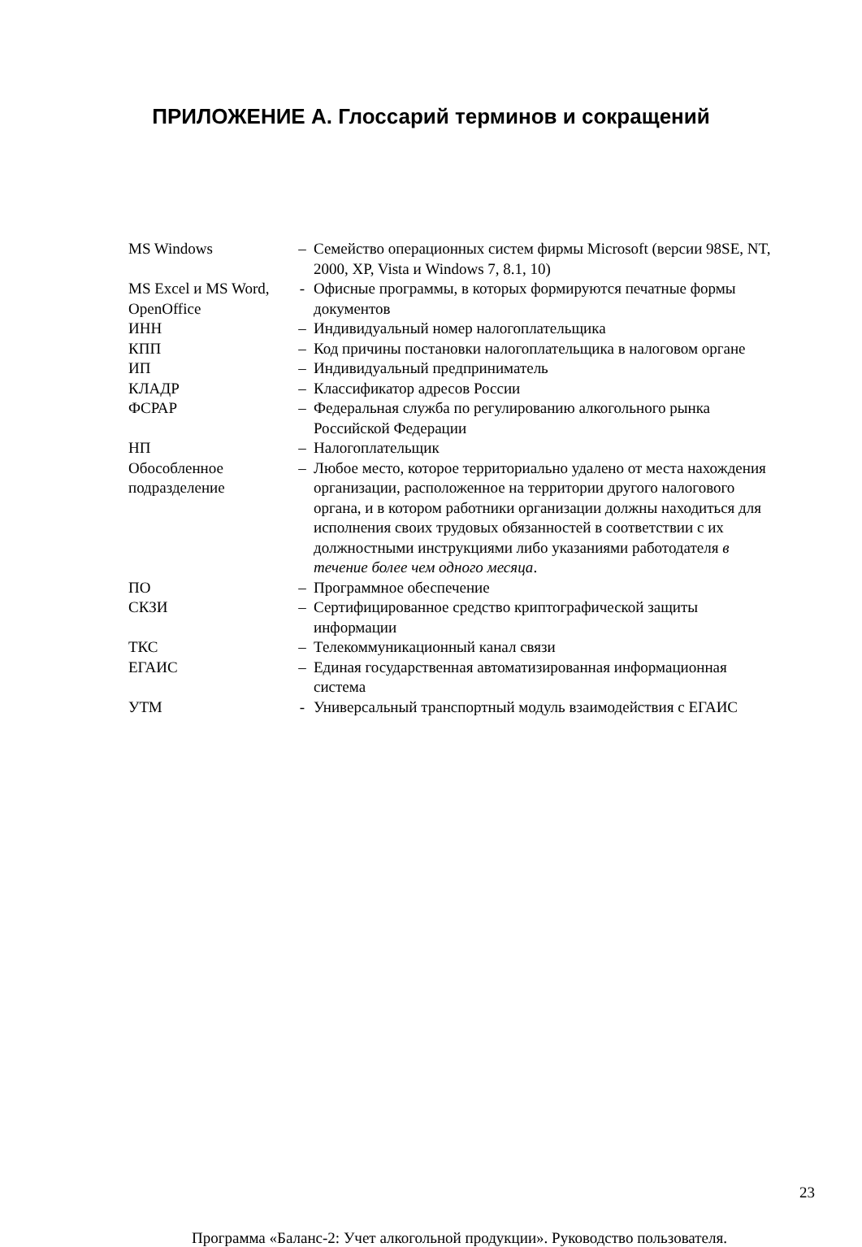ПРИЛОЖЕНИЕ А. Глоссарий терминов и сокращений
| MS Windows | – | Семейство операционных систем фирмы Microsoft (версии 98SE, NT, 2000, XP, Vista и Windows 7, 8.1, 10) |
| MS Excel и MS Word, OpenOffice | - | Офисные программы, в которых формируются печатные формы документов |
| ИНН | – | Индивидуальный номер налогоплательщика |
| КПП | – | Код причины постановки налогоплательщика в налоговом органе |
| ИП | – | Индивидуальный предприниматель |
| КЛАДР | – | Классификатор адресов России |
| ФСРАР | – | Федеральная служба по регулированию алкогольного рынка Российской Федерации |
| НП | – | Налогоплательщик |
| Обособленное подразделение | – | Любое место, которое территориально удалено от места нахождения организации, расположенное на территории другого налогового органа, и в котором работники организации должны находиться для исполнения своих трудовых обязанностей в соответствии с их должностными инструкциями либо указаниями работодателя в течение более чем одного месяца . |
| ПО | – | Программное обеспечение |
| СКЗИ | – | Сертифицированное средство криптографической защиты информации |
| ТКС | – | Телекоммуникационный канал связи |
| ЕГАИС | – | Единая государственная автоматизированная информационная система |
| УТМ | - | Универсальный транспортный модуль взаимодействия с ЕГАИС |
23
Программа «Баланс-2: Учет алкогольной продукции». Руководство пользователя.